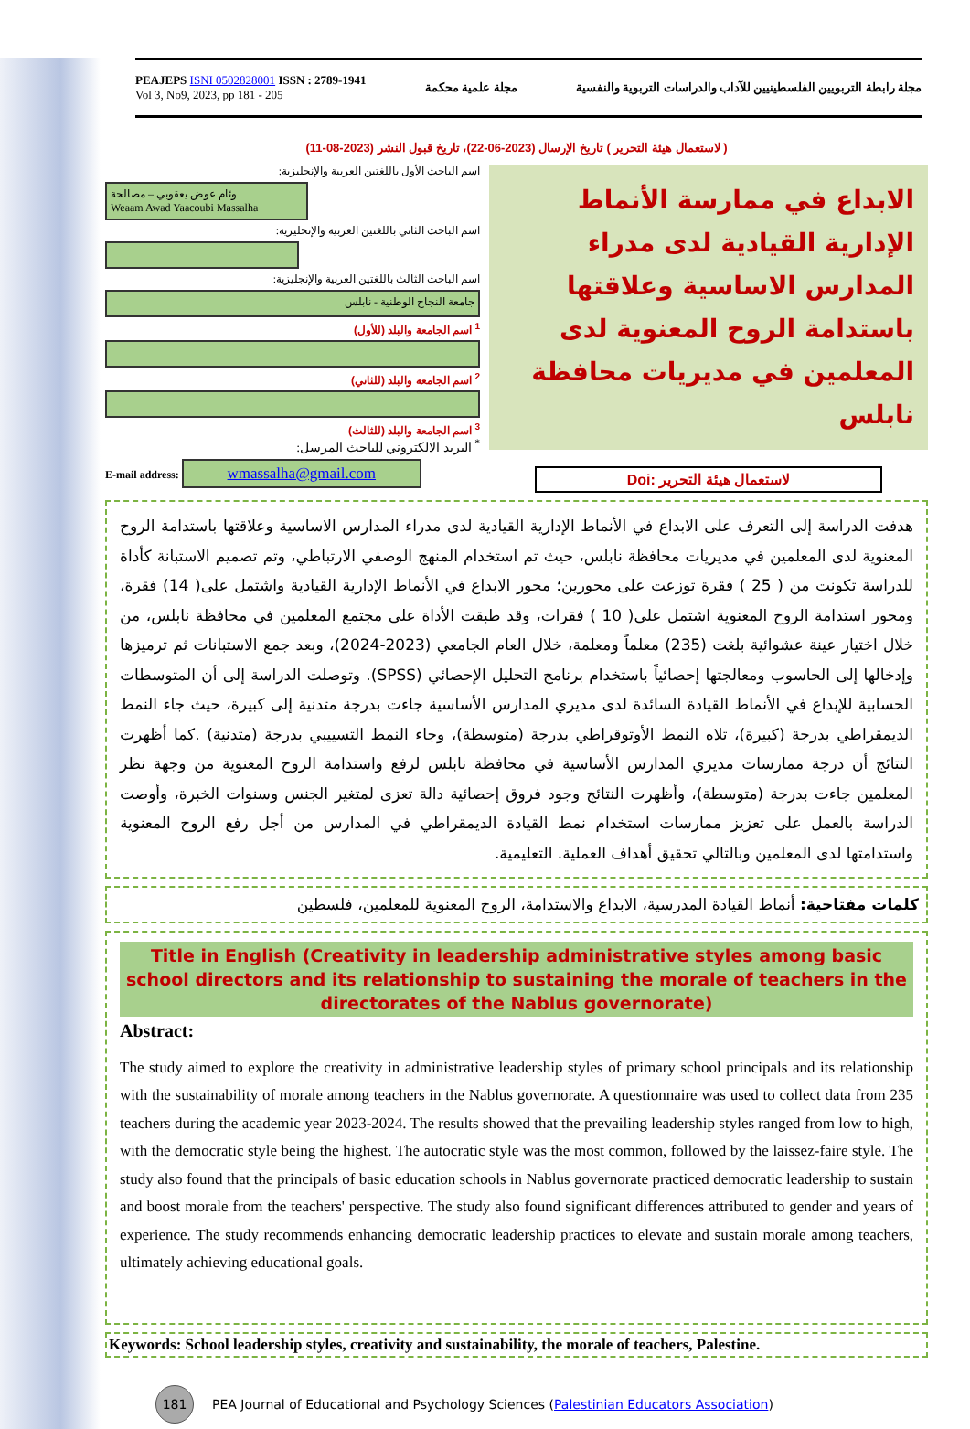PEAJEPS ISNI 0502828001 ISSN : 2789-1941
Vol 3, No9, 2023, pp 181 - 205
مجلة علمية محكمة
مجلة رابطة التربويين الفلسطينيين للآداب والدراسات التربوية والنفسية
( لاستعمال هيئة التحرير ) تاريخ الإرسال (2023-06-22)، تاريخ قبول النشر (2023-08-11)
اسم الباحث الأول باللغتين العربية والإنجليزية:
وئام عوض يعقوبي – مصالحة
Weaam Awad Yaacoubi Massalha
اسم الباحث الثاني باللغتين العربية والإنجليزية:
اسم الباحث الثالث باللغتين العربية والإنجليزية:
جامعة النجاح الوطنية - نابلس
<sup>1</sup> اسم الجامعة والبلد (للأول)
<sup>2</sup> اسم الجامعة والبلد (للثاني)
<sup>3</sup> اسم الجامعة والبلد (للثالث)
<sup>*</sup> البريد الالكتروني للباحث المرسل:
E-mail address: wmassalha@gmail.com
الابداع في ممارسة الأنماط الإدارية القيادية لدى مدراء المدارس الاساسية وعلاقتها باستدامة الروح المعنوية لدى المعلمين في مديريات محافظة نابلس
لاستعمال هيئة التحرير :Doi
هدفت الدراسة إلى التعرف على الابداع في الأنماط الإدارية القيادية لدى مدراء المدارس الاساسية وعلاقتها باستدامة الروح المعنوية لدى المعلمين في مديريات محافظة نابلس، حيث تم استخدام المنهج الوصفي الارتباطي، وتم تصميم الاستبانة كأداة للدراسة تكونت من ( 25 ) فقرة توزعت على محورين؛ محور الابداع في الأنماط الإدارية القيادية واشتمل على( 14) فقرة، ومحور استدامة الروح المعنوية اشتمل على( 10 ) فقرات، وقد طبقت الأداة على مجتمع المعلمين في محافظة نابلس، من خلال اختيار عينة عشوائية بلغت (235) معلماً ومعلمة، خلال العام الجامعي (2023-2024)، وبعد جمع الاستبانات ثم ترميزها وإدخالها إلى الحاسوب ومعالجتها إحصائياً باستخدام برنامج التحليل الإحصائي (SPSS). وتوصلت الدراسة إلى أن المتوسطات الحسابية للإبداع في الأنماط القيادة السائدة لدى مديري المدارس الأساسية جاءت بدرجة متدنية إلى كبيرة، حيث جاء النمط الديمقراطي بدرجة (كبيرة)، تلاه النمط الأوتوقراطي بدرجة (متوسطة)، وجاء النمط التسييبي بدرجة (متدنية) .كما أظهرت النتائج أن درجة ممارسات مديري المدارس الأساسية في محافظة نابلس لرفع واستدامة الروح المعنوية من وجهة نظر المعلمين جاءت بدرجة (متوسطة)، وأظهرت النتائج وجود فروق إحصائية دالة تعزى لمتغير الجنس وسنوات الخبرة، وأوصت الدراسة بالعمل على تعزيز ممارسات استخدام نمط القيادة الديمقراطي في المدارس من أجل رفع الروح المعنوية واستدامتها لدى المعلمين وبالتالي تحقيق أهداف العملية. التعليمية.
كلمات مفتاحية: أنماط القيادة المدرسية، الابداع والاستدامة، الروح المعنوية للمعلمين، فلسطين
Title in English (Creativity in leadership administrative styles among basic school directors and its relationship to sustaining the morale of teachers in the directorates of the Nablus governorate)
Abstract:
The study aimed to explore the creativity in administrative leadership styles of primary school principals and its relationship with the sustainability of morale among teachers in the Nablus governorate. A questionnaire was used to collect data from 235 teachers during the academic year 2023-2024. The results showed that the prevailing leadership styles ranged from low to high, with the democratic style being the highest. The autocratic style was the most common, followed by the laissez-faire style. The study also found that the principals of basic education schools in Nablus governorate practiced democratic leadership to sustain and boost morale from the teachers' perspective. The study also found significant differences attributed to gender and years of experience. The study recommends enhancing democratic leadership practices to elevate and sustain morale among teachers, ultimately achieving educational goals.
Keywords: School leadership styles, creativity and sustainability, the morale of teachers, Palestine.
181 PEA Journal of Educational and Psychology Sciences (Palestinian Educators Association)